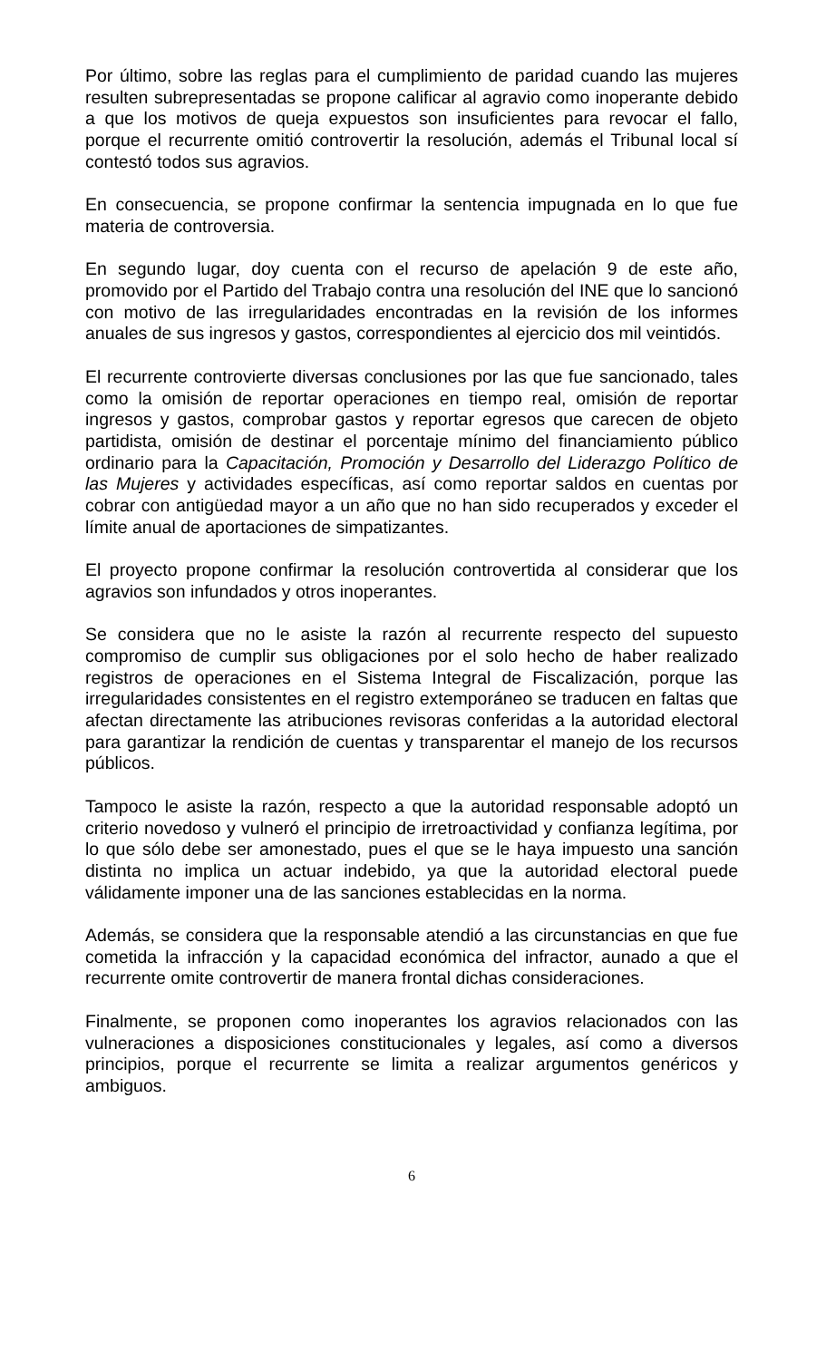Por último, sobre las reglas para el cumplimiento de paridad cuando las mujeres resulten subrepresentadas se propone calificar al agravio como inoperante debido a que los motivos de queja expuestos son insuficientes para revocar el fallo, porque el recurrente omitió controvertir la resolución, además el Tribunal local sí contestó todos sus agravios.
En consecuencia, se propone confirmar la sentencia impugnada en lo que fue materia de controversia.
En segundo lugar, doy cuenta con el recurso de apelación 9 de este año, promovido por el Partido del Trabajo contra una resolución del INE que lo sancionó con motivo de las irregularidades encontradas en la revisión de los informes anuales de sus ingresos y gastos, correspondientes al ejercicio dos mil veintidós.
El recurrente controvierte diversas conclusiones por las que fue sancionado, tales como la omisión de reportar operaciones en tiempo real, omisión de reportar ingresos y gastos, comprobar gastos y reportar egresos que carecen de objeto partidista, omisión de destinar el porcentaje mínimo del financiamiento público ordinario para la Capacitación, Promoción y Desarrollo del Liderazgo Político de las Mujeres y actividades específicas, así como reportar saldos en cuentas por cobrar con antigüedad mayor a un año que no han sido recuperados y exceder el límite anual de aportaciones de simpatizantes.
El proyecto propone confirmar la resolución controvertida al considerar que los agravios son infundados y otros inoperantes.
Se considera que no le asiste la razón al recurrente respecto del supuesto compromiso de cumplir sus obligaciones por el solo hecho de haber realizado registros de operaciones en el Sistema Integral de Fiscalización, porque las irregularidades consistentes en el registro extemporáneo se traducen en faltas que afectan directamente las atribuciones revisoras conferidas a la autoridad electoral para garantizar la rendición de cuentas y transparentar el manejo de los recursos públicos.
Tampoco le asiste la razón, respecto a que la autoridad responsable adoptó un criterio novedoso y vulneró el principio de irretroactividad y confianza legítima, por lo que sólo debe ser amonestado, pues el que se le haya impuesto una sanción distinta no implica un actuar indebido, ya que la autoridad electoral puede válidamente imponer una de las sanciones establecidas en la norma.
Además, se considera que la responsable atendió a las circunstancias en que fue cometida la infracción y la capacidad económica del infractor, aunado a que el recurrente omite controvertir de manera frontal dichas consideraciones.
Finalmente, se proponen como inoperantes los agravios relacionados con las vulneraciones a disposiciones constitucionales y legales, así como a diversos principios, porque el recurrente se limita a realizar argumentos genéricos y ambiguos.
6